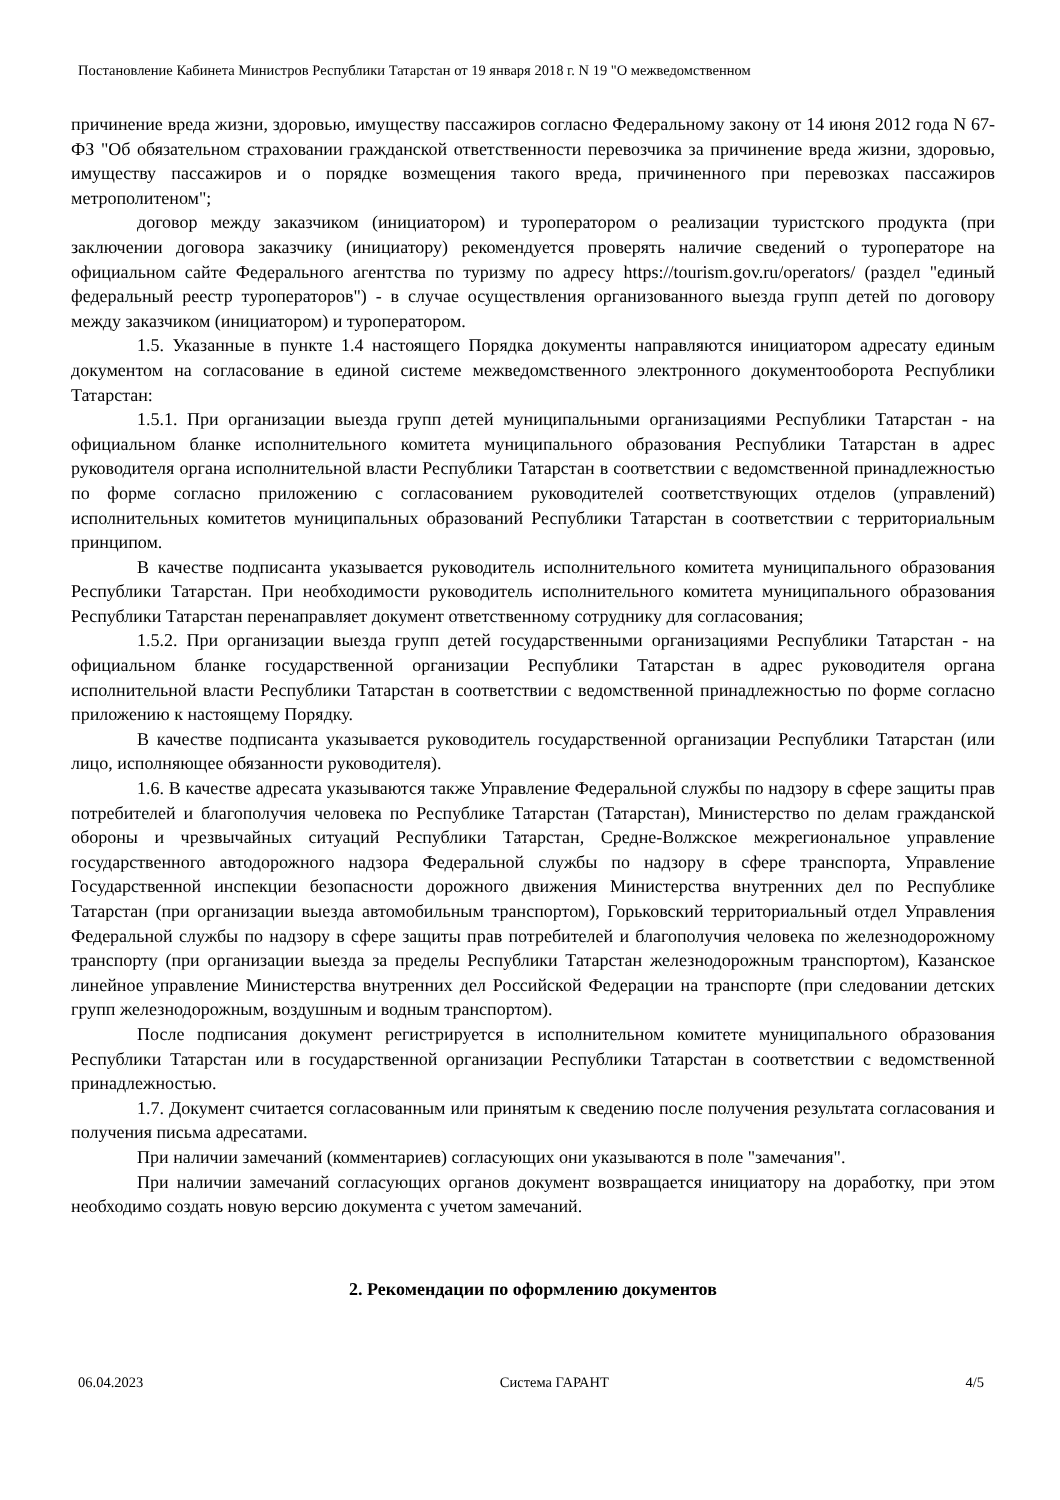Постановление Кабинета Министров Республики Татарстан от 19 января 2018 г. N 19 "О межведомственном
причинение вреда жизни, здоровью, имуществу пассажиров согласно Федеральному закону от 14 июня 2012 года N 67-ФЗ "Об обязательном страховании гражданской ответственности перевозчика за причинение вреда жизни, здоровью, имуществу пассажиров и о порядке возмещения такого вреда, причиненного при перевозках пассажиров метрополитеном";
договор между заказчиком (инициатором) и туроператором о реализации туристского продукта (при заключении договора заказчику (инициатору) рекомендуется проверять наличие сведений о туроператоре на официальном сайте Федерального агентства по туризму по адресу https://tourism.gov.ru/operators/ (раздел "единый федеральный реестр туроператоров") - в случае осуществления организованного выезда групп детей по договору между заказчиком (инициатором) и туроператором.
1.5. Указанные в пункте 1.4 настоящего Порядка документы направляются инициатором адресату единым документом на согласование в единой системе межведомственного электронного документооборота Республики Татарстан:
1.5.1. При организации выезда групп детей муниципальными организациями Республики Татарстан - на официальном бланке исполнительного комитета муниципального образования Республики Татарстан в адрес руководителя органа исполнительной власти Республики Татарстан в соответствии с ведомственной принадлежностью по форме согласно приложению с согласованием руководителей соответствующих отделов (управлений) исполнительных комитетов муниципальных образований Республики Татарстан в соответствии с территориальным принципом.
В качестве подписанта указывается руководитель исполнительного комитета муниципального образования Республики Татарстан. При необходимости руководитель исполнительного комитета муниципального образования Республики Татарстан перенаправляет документ ответственному сотруднику для согласования;
1.5.2. При организации выезда групп детей государственными организациями Республики Татарстан - на официальном бланке государственной организации Республики Татарстан в адрес руководителя органа исполнительной власти Республики Татарстан в соответствии с ведомственной принадлежностью по форме согласно приложению к настоящему Порядку.
В качестве подписанта указывается руководитель государственной организации Республики Татарстан (или лицо, исполняющее обязанности руководителя).
1.6. В качестве адресата указываются также Управление Федеральной службы по надзору в сфере защиты прав потребителей и благополучия человека по Республике Татарстан (Татарстан), Министерство по делам гражданской обороны и чрезвычайных ситуаций Республики Татарстан, Средне-Волжское межрегиональное управление государственного автодорожного надзора Федеральной службы по надзору в сфере транспорта, Управление Государственной инспекции безопасности дорожного движения Министерства внутренних дел по Республике Татарстан (при организации выезда автомобильным транспортом), Горьковский территориальный отдел Управления Федеральной службы по надзору в сфере защиты прав потребителей и благополучия человека по железнодорожному транспорту (при организации выезда за пределы Республики Татарстан железнодорожным транспортом), Казанское линейное управление Министерства внутренних дел Российской Федерации на транспорте (при следовании детских групп железнодорожным, воздушным и водным транспортом).
После подписания документ регистрируется в исполнительном комитете муниципального образования Республики Татарстан или в государственной организации Республики Татарстан в соответствии с ведомственной принадлежностью.
1.7. Документ считается согласованным или принятым к сведению после получения результата согласования и получения письма адресатами.
При наличии замечаний (комментариев) согласующих они указываются в поле "замечания".
При наличии замечаний согласующих органов документ возвращается инициатору на доработку, при этом необходимо создать новую версию документа с учетом замечаний.
2. Рекомендации по оформлению документов
06.04.2023 Система ГАРАНТ 4/5